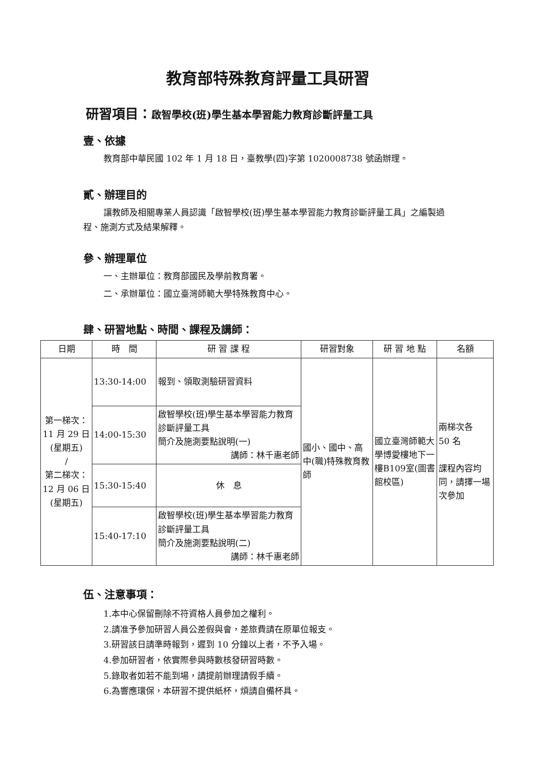教育部特殊教育評量工具研習
研習項目：啟智學校(班)學生基本學習能力教育診斷評量工具
壹、依據
教育部中華民國 102 年 1 月 18 日，臺教學(四)字第 1020008738 號函辦理。
貳、辦理目的
讓教師及相關專業人員認識「啟智學校(班)學生基本學習能力教育診斷評量工具」之編製過程、施測方式及結果解釋。
參、辦理單位
一、主辦單位：教育部國民及學前教育署。
二、承辦單位：國立臺灣師範大學特殊教育中心。
肆、研習地點、時間、課程及講師：
| 日期 | 時 間 | 研 習 課 程 | 研習對象 | 研 習 地 點 | 名額 |
| --- | --- | --- | --- | --- | --- |
| 第一梯次： 11 月 29 日 (星期五) / 第二梯次： 12 月 06 日 (星期五) | 13:30-14:00 | 報到、領取測驗研習資料 | 國小、國中、高中(職)特殊教育教師 | 國立臺灣師範大學博愛樓地下一樓B109室(圖書館校區) | 兩梯次各 50 名 課程內容均同，請擇一場次參加 |
| | 14:00-15:30 | 啟智學校(班)學生基本學習能力教育診斷評量工具 簡介及施測要點說明(一) 講師：林千惠老師 | | | |
| | 15:30-15:40 | 休 息 | | | |
| | 15:40-17:10 | 啟智學校(班)學生基本學習能力教育診斷評量工具 簡介及施測要點說明(二) 講師：林千惠老師 | | | |
伍、注意事項：
1.本中心保留刪除不符資格人員參加之權利。
2.請准予參加研習人員公差假與會，差旅費請在原單位報支。
3.研習該日請準時報到，遲到 10 分鐘以上者，不予入場。
4.參加研習者，依實際參與時數核發研習時數。
5.錄取者如若不能到場，請提前辦理請假手續。
6.為響應環保，本研習不提供紙杯，煩請自備杯具。